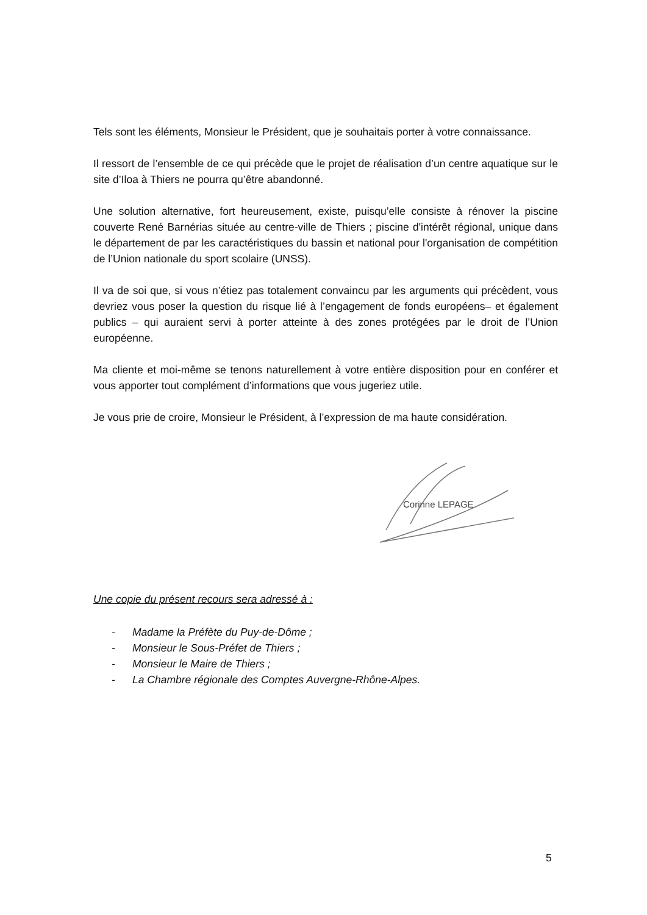Tels sont les éléments, Monsieur le Président, que je souhaitais porter à votre connaissance.
Il ressort de l’ensemble de ce qui précède que le projet de réalisation d’un centre aquatique sur le site d’Iloa à Thiers ne pourra qu’être abandonné.
Une solution alternative, fort heureusement, existe, puisqu’elle consiste à rénover la piscine couverte René Barnérias située au centre-ville de Thiers ; piscine d'intérêt régional, unique dans le département de par les caractéristiques du bassin et national pour l'organisation de compétition de l’Union nationale du sport scolaire (UNSS).
Il va de soi que, si vous n’étiez pas totalement convaincu par les arguments qui précèdent, vous devriez vous poser la question du risque lié à l’engagement de fonds européens– et également publics – qui auraient servi à porter atteinte à des zones protégées par le droit de l’Union européenne.
Ma cliente et moi-même se tenons naturellement à votre entière disposition pour en conférer et vous apporter tout complément d’informations que vous jugeriez utile.
Je vous prie de croire, Monsieur le Président, à l’expression de ma haute considération.
Corinne LEPAGE
Une copie du présent recours sera adressé à :
- Madame la Préfète du Puy-de-Dôme ;
- Monsieur le Sous-Préfet de Thiers ;
- Monsieur le Maire de Thiers ;
- La Chambre régionale des Comptes Auvergne-Rhône-Alpes.
5